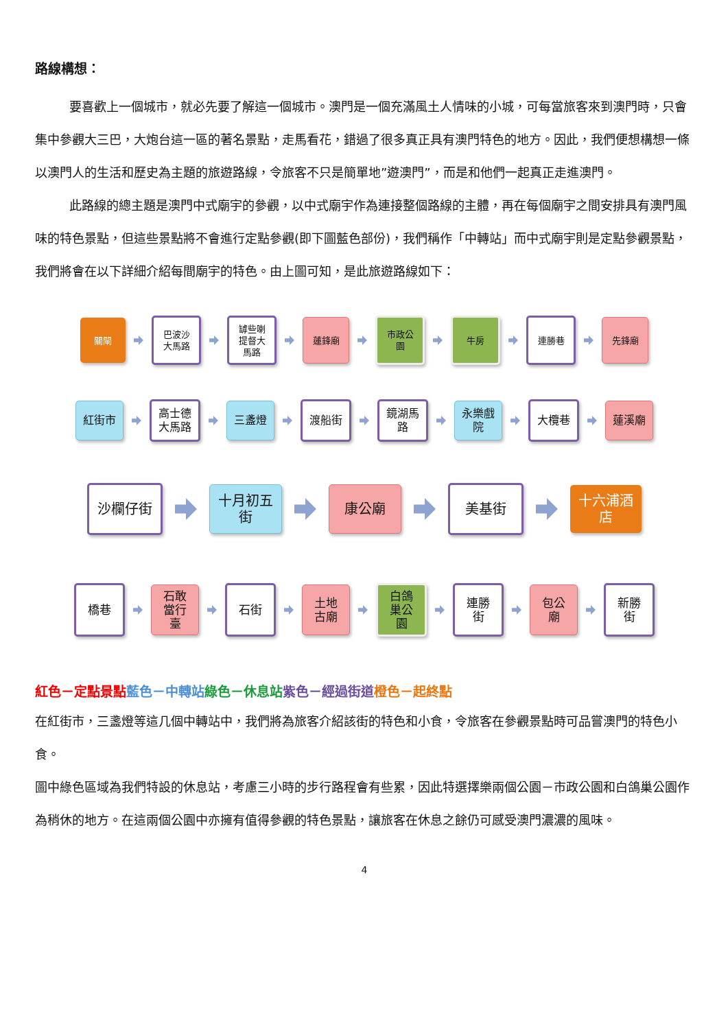路線構想：
要喜歡上一個城市，就必先要了解這一個城市。澳門是一個充滿風土人情味的小城，可每當旅客來到澳門時，只會集中參觀大三巴，大炮台這一區的著名景點，走馬看花，錯過了很多真正具有澳門特色的地方。因此，我們便想構想一條以澳門人的生活和歷史為主題的旅遊路線，令旅客不只是簡單地”遊澳門”，而是和他們一起真正走進澳門。
此路線的總主題是澳門中式廟宇的參觀，以中式廟宇作為連接整個路線的主體，再在每個廟宇之間安排具有澳門風味的特色景點，但這些景點將不會進行定點參觀(即下圖藍色部份)，我們稱作「中轉站」而中式廟宇則是定點參觀景點，我們將會在以下詳細介紹每間廟宇的特色。由上圖可知，是此旅遊路線如下：
關閘
巴波沙
大馬路
罅些喇
提督大
馬路
蓮鋒廟
市政公
園
牛房 連勝巷 先鋒廟
紅街市
高士德
大馬路
三盞燈 渡船街
鏡湖馬
路
永樂戲
院
大欖巷 蓮溪廟
沙欄仔街
十月初五
街
康公廟 美基街
十六浦酒
店
橋巷
石敢
當行
臺
石街
土地
古廟
白鴿
巢公
園
連勝
街
包公
廟
新勝
街
紅色－定點景點 藍色－中轉站 綠色－休息站 紫色－經過街道 橙色－起終點
在紅街市，三盞燈等這几個中轉站中，我們將為旅客介紹該街的特色和小食，令旅客在參觀景點時可品嘗澳門的特色小食。
圖中綠色區域為我們特設的休息站，考慮三小時的步行路程會有些累，因此特選擇樂兩個公園－市政公園和白鴿巢公園作為稍休的地方。在這兩個公園中亦擁有值得參觀的特色景點，讓旅客在休息之餘仍可感受澳門濃濃的風味。
4